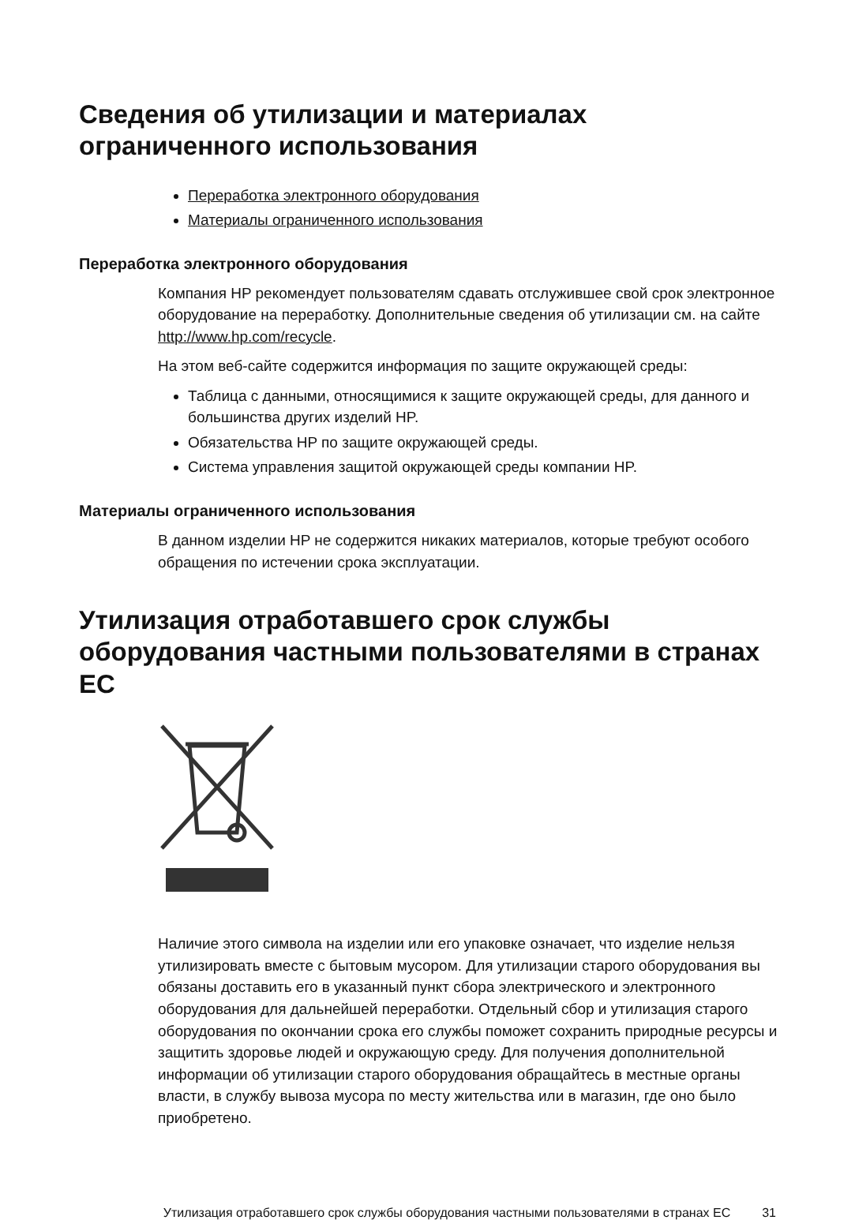Сведения об утилизации и материалах ограниченного использования
Переработка электронного оборудования
Материалы ограниченного использования
Переработка электронного оборудования
Компания HP рекомендует пользователям сдавать отслужившее свой срок электронное оборудование на переработку. Дополнительные сведения об утилизации см. на сайте http://www.hp.com/recycle.
На этом веб-сайте содержится информация по защите окружающей среды:
Таблица с данными, относящимися к защите окружающей среды, для данного и большинства других изделий HP.
Обязательства HP по защите окружающей среды.
Система управления защитой окружающей среды компании HP.
Материалы ограниченного использования
В данном изделии HP не содержится никаких материалов, которые требуют особого обращения по истечении срока эксплуатации.
Утилизация отработавшего срок службы оборудования частными пользователями в странах ЕС
Наличие этого символа на изделии или его упаковке означает, что изделие нельзя утилизировать вместе с бытовым мусором. Для утилизации старого оборудования вы обязаны доставить его в указанный пункт сбора электрического и электронного оборудования для дальнейшей переработки. Отдельный сбор и утилизация старого оборудования по окончании срока его службы поможет сохранить природные ресурсы и защитить здоровье людей и окружающую среду. Для получения дополнительной информации об утилизации старого оборудования обращайтесь в местные органы власти, в службу вывоза мусора по месту жительства или в магазин, где оно было приобретено.
Утилизация отработавшего срок службы оборудования частными пользователями в странах ЕС 31